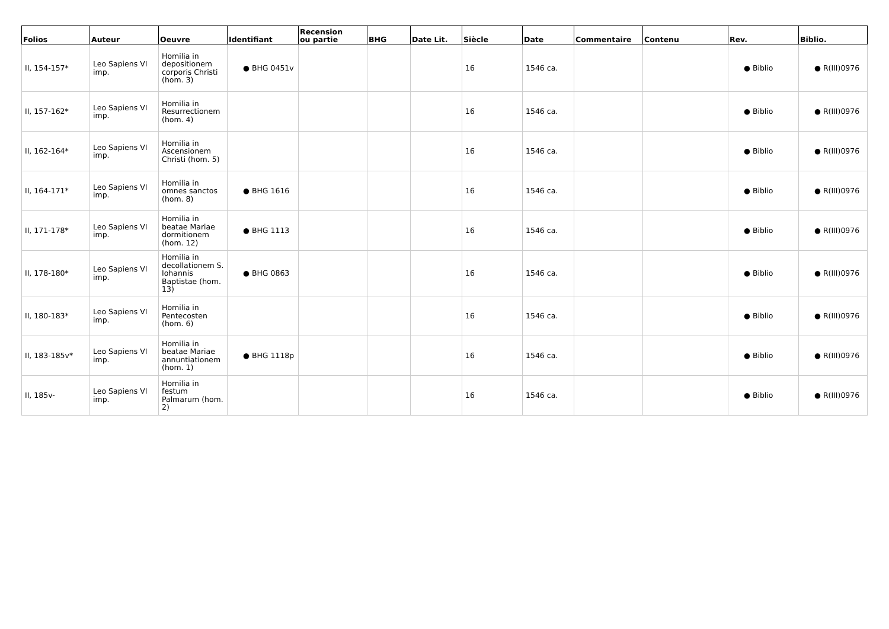| Folios | Auteur | Oeuvre | Identifiant | Recension ou partie | BHG | Date Lit. | Siècle | Date | Commentaire | Contenu | Rev. | Biblio. |
| --- | --- | --- | --- | --- | --- | --- | --- | --- | --- | --- | --- | --- |
| II, 154-157* | Leo Sapiens VI imp. | Homilia in depositionem corporis Christi (hom. 3) | ● BHG 0451v | | | | 16 | 1546 ca. | | | ● Biblio | ● R(III)0976 |
| II, 157-162* | Leo Sapiens VI imp. | Homilia in Resurrectionem (hom. 4) | | | | | 16 | 1546 ca. | | | ● Biblio | ● R(III)0976 |
| II, 162-164* | Leo Sapiens VI imp. | Homilia in Ascensionem Christi (hom. 5) | | | | | 16 | 1546 ca. | | | ● Biblio | ● R(III)0976 |
| II, 164-171* | Leo Sapiens VI imp. | Homilia in omnes sanctos (hom. 8) | ● BHG 1616 | | | | 16 | 1546 ca. | | | ● Biblio | ● R(III)0976 |
| II, 171-178* | Leo Sapiens VI imp. | Homilia in beatae Mariae dormitionem (hom. 12) | ● BHG 1113 | | | | 16 | 1546 ca. | | | ● Biblio | ● R(III)0976 |
| II, 178-180* | Leo Sapiens VI imp. | Homilia in decollationem S. Iohannis Baptistae (hom. 13) | ● BHG 0863 | | | | 16 | 1546 ca. | | | ● Biblio | ● R(III)0976 |
| II, 180-183* | Leo Sapiens VI imp. | Homilia in Pentecosten (hom. 6) | | | | | 16 | 1546 ca. | | | ● Biblio | ● R(III)0976 |
| II, 183-185v* | Leo Sapiens VI imp. | Homilia in beatae Mariae annuntiationem (hom. 1) | ● BHG 1118p | | | | 16 | 1546 ca. | | | ● Biblio | ● R(III)0976 |
| II, 185v- | Leo Sapiens VI imp. | Homilia in festum Palmarum (hom. 2) | | | | | 16 | 1546 ca. | | | ● Biblio | ● R(III)0976 |